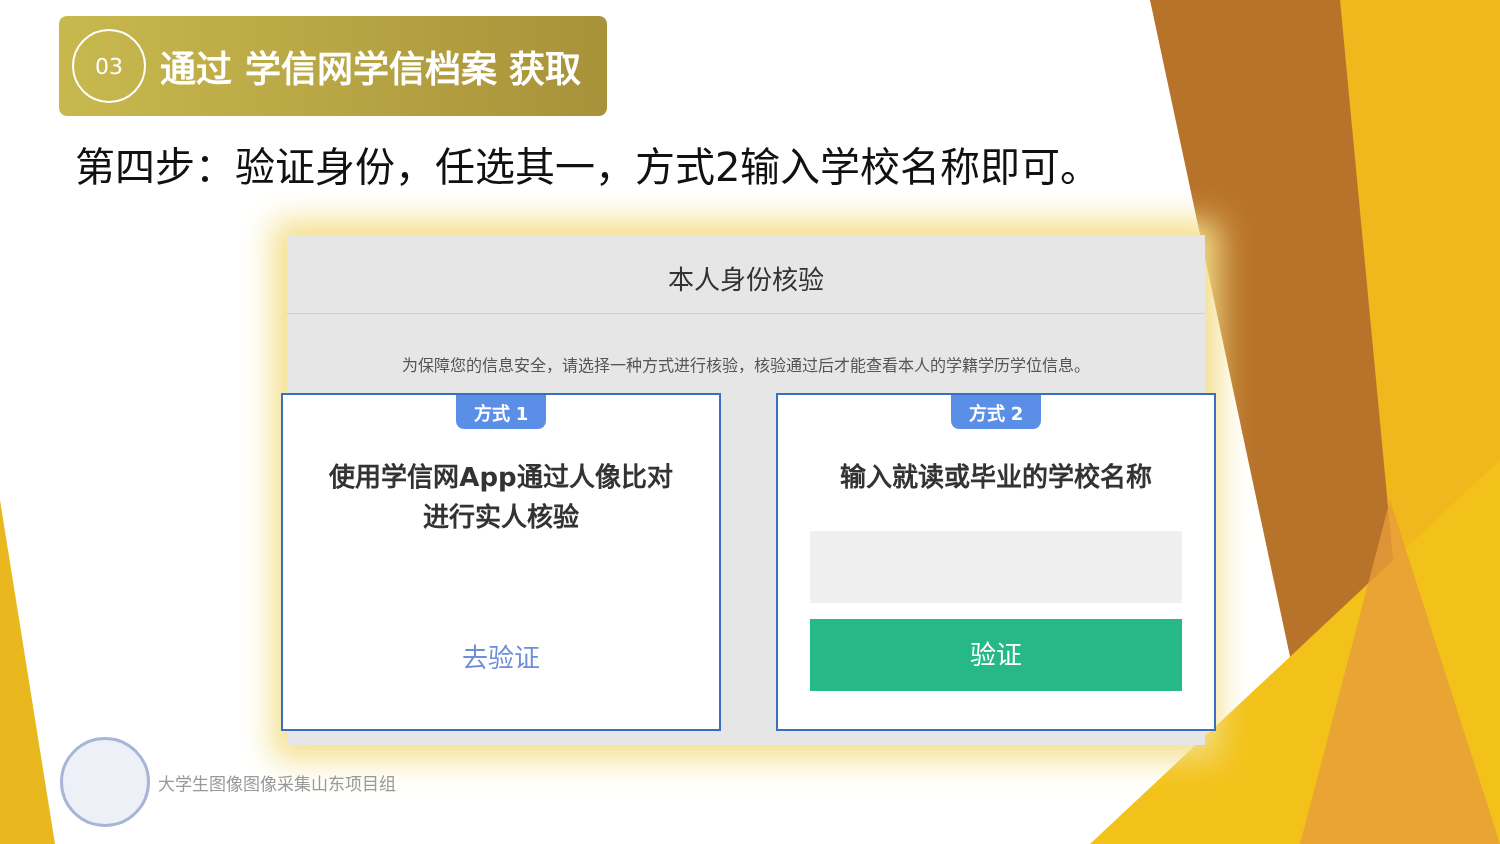03
通过 学信网学信档案 获取
第四步：验证身份，任选其一，方式2输入学校名称即可。
本人身份核验
为保障您的信息安全，请选择一种方式进行核验，核验通过后才能查看本人的学籍学历学位信息。
方式 1
使用学信网App通过人像比对
进行实人核验
去验证
方式 2
输入就读或毕业的学校名称
验证
大学生图像图像采集山东项目组